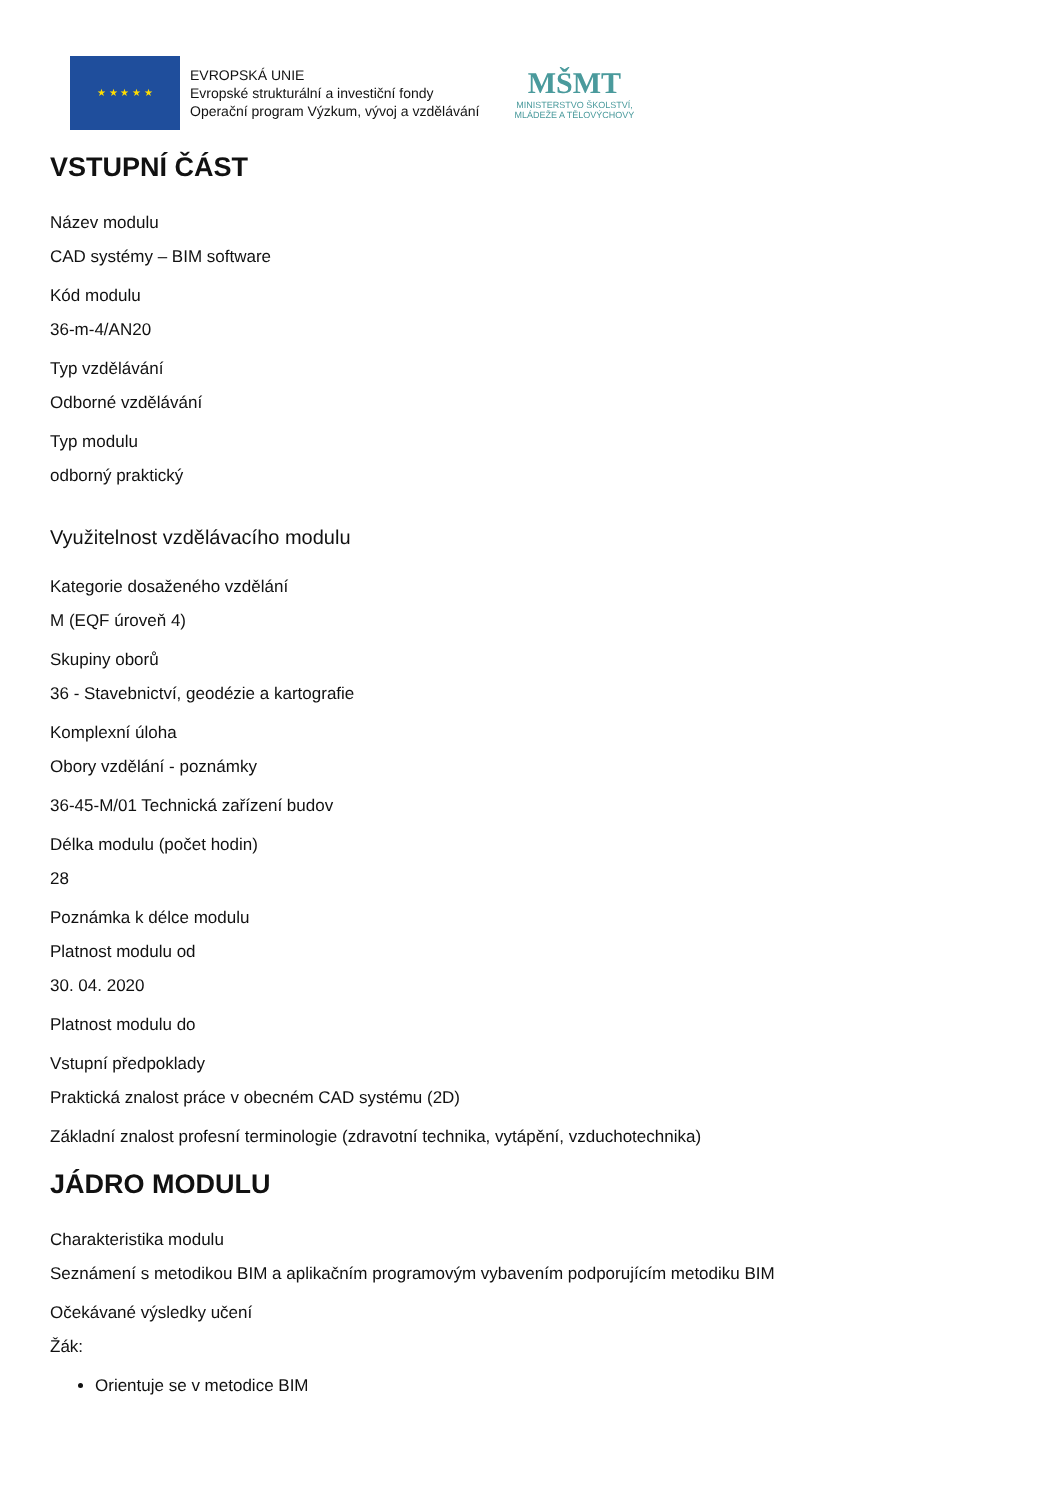★ ★ ★ ★ ★
EVROPSKÁ UNIE
Evropské strukturální a investiční fondy
Operační program Výzkum, vývoj a vzdělávání
MŠMT
MINISTERSTVO ŠKOLSTVÍ,
MLÁDEŽE A TĚLOVÝCHOVY
VSTUPNÍ ČÁST
Název modulu
CAD systémy – BIM software
Kód modulu
36-m-4/AN20
Typ vzdělávání
Odborné vzdělávání
Typ modulu
odborný praktický
Využitelnost vzdělávacího modulu
Kategorie dosaženého vzdělání
M (EQF úroveň 4)
Skupiny oborů
36 - Stavebnictví, geodézie a kartografie
Komplexní úloha
Obory vzdělání - poznámky
36-45-M/01 Technická zařízení budov
Délka modulu (počet hodin)
28
Poznámka k délce modulu
Platnost modulu od
30. 04. 2020
Platnost modulu do
Vstupní předpoklady
Praktická znalost práce v obecném CAD systému (2D)
Základní znalost profesní terminologie (zdravotní technika, vytápění, vzduchotechnika)
JÁDRO MODULU
Charakteristika modulu
Seznámení s metodikou BIM a aplikačním programovým vybavením podporujícím metodiku BIM
Očekávané výsledky učení
Žák:
Orientuje se v metodice BIM